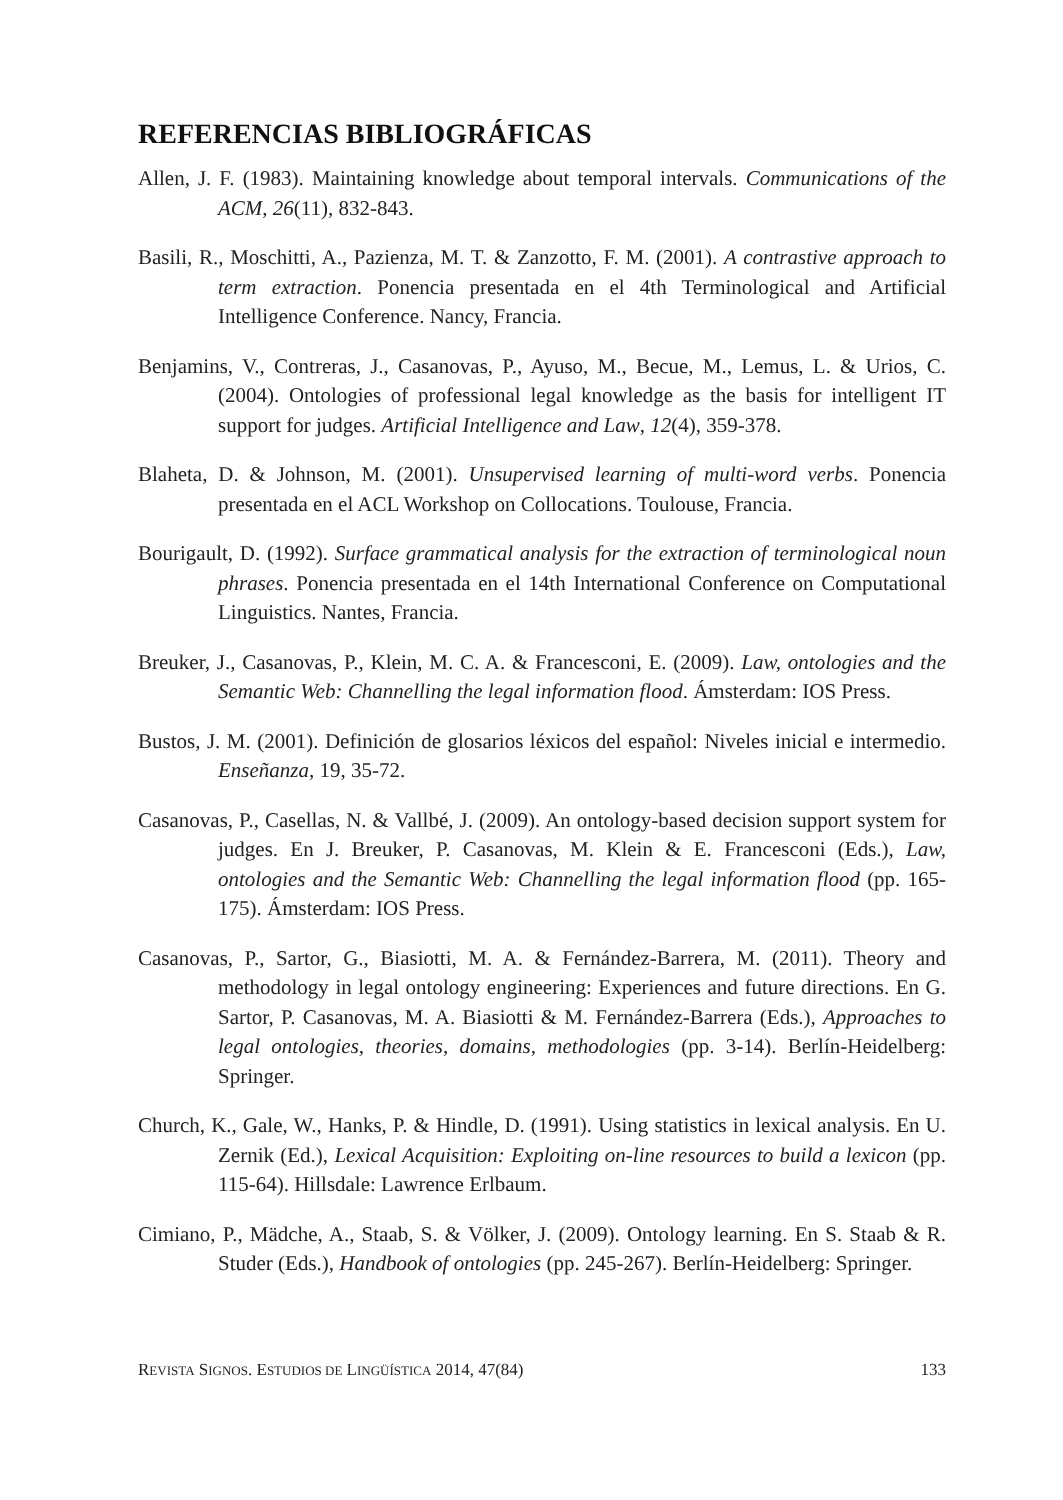REFERENCIAS BIBLIOGRÁFICAS
Allen, J. F. (1983). Maintaining knowledge about temporal intervals. Communications of the ACM, 26(11), 832-843.
Basili, R., Moschitti, A., Pazienza, M. T. & Zanzotto, F. M. (2001). A contrastive approach to term extraction. Ponencia presentada en el 4th Terminological and Artificial Intelligence Conference. Nancy, Francia.
Benjamins, V., Contreras, J., Casanovas, P., Ayuso, M., Becue, M., Lemus, L. & Urios, C. (2004). Ontologies of professional legal knowledge as the basis for intelligent IT support for judges. Artificial Intelligence and Law, 12(4), 359-378.
Blaheta, D. & Johnson, M. (2001). Unsupervised learning of multi-word verbs. Ponencia presentada en el ACL Workshop on Collocations. Toulouse, Francia.
Bourigault, D. (1992). Surface grammatical analysis for the extraction of terminological noun phrases. Ponencia presentada en el 14th International Conference on Computational Linguistics. Nantes, Francia.
Breuker, J., Casanovas, P., Klein, M. C. A. & Francesconi, E. (2009). Law, ontologies and the Semantic Web: Channelling the legal information flood. Ámsterdam: IOS Press.
Bustos, J. M. (2001). Definición de glosarios léxicos del español: Niveles inicial e intermedio. Enseñanza, 19, 35-72.
Casanovas, P., Casellas, N. & Vallbé, J. (2009). An ontology-based decision support system for judges. En J. Breuker, P. Casanovas, M. Klein & E. Francesconi (Eds.), Law, ontologies and the Semantic Web: Channelling the legal information flood (pp. 165-175). Ámsterdam: IOS Press.
Casanovas, P., Sartor, G., Biasiotti, M. A. & Fernández-Barrera, M. (2011). Theory and methodology in legal ontology engineering: Experiences and future directions. En G. Sartor, P. Casanovas, M. A. Biasiotti & M. Fernández-Barrera (Eds.), Approaches to legal ontologies, theories, domains, methodologies (pp. 3-14). Berlín-Heidelberg: Springer.
Church, K., Gale, W., Hanks, P. & Hindle, D. (1991). Using statistics in lexical analysis. En U. Zernik (Ed.), Lexical Acquisition: Exploiting on-line resources to build a lexicon (pp. 115-64). Hillsdale: Lawrence Erlbaum.
Cimiano, P., Mädche, A., Staab, S. & Völker, J. (2009). Ontology learning. En S. Staab & R. Studer (Eds.), Handbook of ontologies (pp. 245-267). Berlín-Heidelberg: Springer.
REVISTA SIGNOS. ESTUDIOS DE LINGÜÍSTICA 2014, 47(84) 133